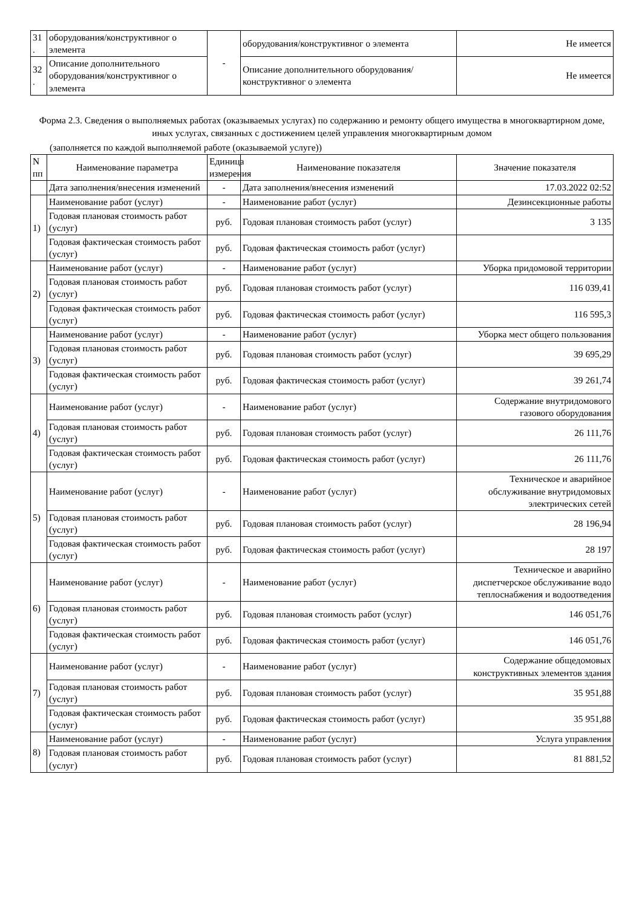| 31 . | оборудования/конструктивног о элемента | - | оборудования/конструктивног о элемента | Не имеется |
| 32 . | Описание дополнительного оборудования/конструктивног о элемента | | Описание дополнительного оборудования/конструктивног о элемента | Не имеется |
Форма 2.3. Сведения о выполняемых работах (оказываемых услугах) по содержанию и ремонту общего имущества в многоквартирном доме, иных услугах, связанных с достижением целей управления многоквартирным домом
(заполняется по каждой выполняемой работе (оказываемой услуге))
| N пп | Наименование параметра | Единица измерения | Наименование показателя | Значение показателя |
| --- | --- | --- | --- | --- |
| | Дата заполнения/внесения изменений | - | Дата заполнения/внесения изменений | 17.03.2022 02:52 |
| 1) | Наименование работ (услуг) | - | Наименование работ (услуг) | Дезинсекционные работы |
| | Годовая плановая стоимость работ (услуг) | руб. | Годовая плановая стоимость работ (услуг) | 3 135 |
| | Годовая фактическая стоимость работ (услуг) | руб. | Годовая фактическая стоимость работ (услуг) | |
| 2) | Наименование работ (услуг) | - | Наименование работ (услуг) | Уборка придомовой территории |
| | Годовая плановая стоимость работ (услуг) | руб. | Годовая плановая стоимость работ (услуг) | 116 039,41 |
| | Годовая фактическая стоимость работ (услуг) | руб. | Годовая фактическая стоимость работ (услуг) | 116 595,3 |
| 3) | Наименование работ (услуг) | - | Наименование работ (услуг) | Уборка мест общего пользования |
| | Годовая плановая стоимость работ (услуг) | руб. | Годовая плановая стоимость работ (услуг) | 39 695,29 |
| | Годовая фактическая стоимость работ (услуг) | руб. | Годовая фактическая стоимость работ (услуг) | 39 261,74 |
| 4) | Наименование работ (услуг) | - | Наименование работ (услуг) | Содержание внутридомового газового оборудования |
| | Годовая плановая стоимость работ (услуг) | руб. | Годовая плановая стоимость работ (услуг) | 26 111,76 |
| | Годовая фактическая стоимость работ (услуг) | руб. | Годовая фактическая стоимость работ (услуг) | 26 111,76 |
| 5) | Наименование работ (услуг) | - | Наименование работ (услуг) | Техническое и аварийное обслуживание внутридомовых электрических сетей |
| | Годовая плановая стоимость работ (услуг) | руб. | Годовая плановая стоимость работ (услуг) | 28 196,94 |
| | Годовая фактическая стоимость работ (услуг) | руб. | Годовая фактическая стоимость работ (услуг) | 28 197 |
| 6) | Наименование работ (услуг) | - | Наименование работ (услуг) | Техническое и аварийно диспетчерское обслуживание водо теплоснабжения и водоотведения |
| | Годовая плановая стоимость работ (услуг) | руб. | Годовая плановая стоимость работ (услуг) | 146 051,76 |
| | Годовая фактическая стоимость работ (услуг) | руб. | Годовая фактическая стоимость работ (услуг) | 146 051,76 |
| 7) | Наименование работ (услуг) | - | Наименование работ (услуг) | Содержание общедомовых конструктивных элементов здания |
| | Годовая плановая стоимость работ (услуг) | руб. | Годовая плановая стоимость работ (услуг) | 35 951,88 |
| | Годовая фактическая стоимость работ (услуг) | руб. | Годовая фактическая стоимость работ (услуг) | 35 951,88 |
| 8) | Наименование работ (услуг) | - | Наименование работ (услуг) | Услуга управления |
| | Годовая плановая стоимость работ (услуг) | руб. | Годовая плановая стоимость работ (услуг) | 81 881,52 |